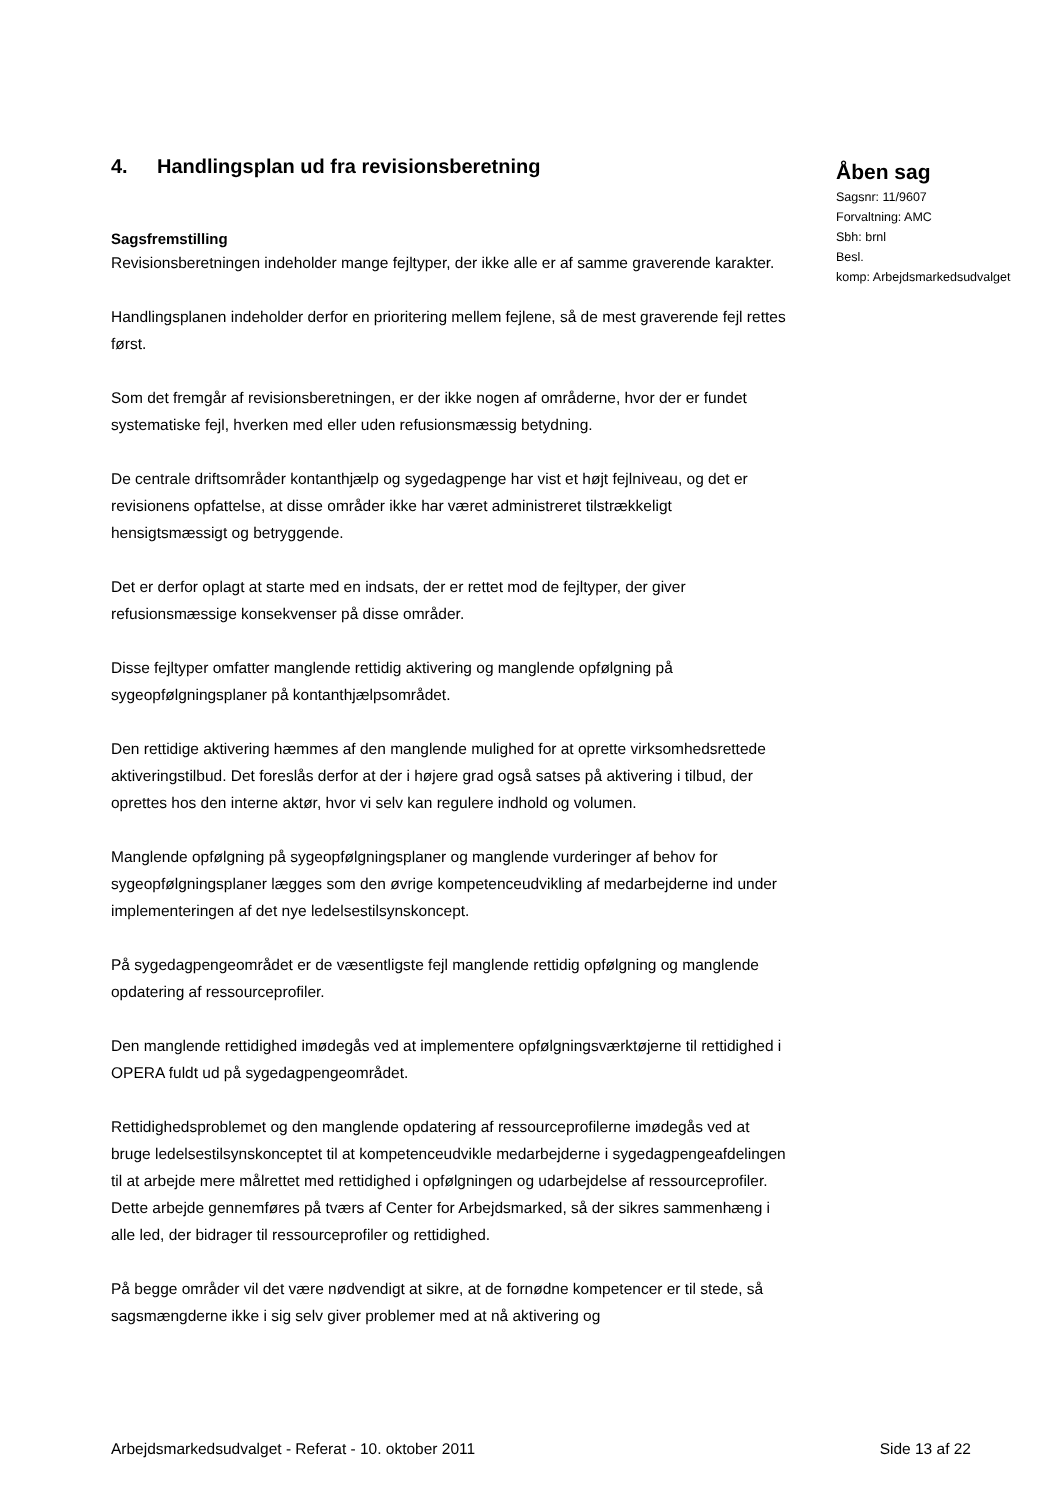4. Handlingsplan ud fra revisionsberetning
Sagsfremstilling
Revisionsberetningen indeholder mange fejltyper, der ikke alle er af samme graverende karakter.
Handlingsplanen indeholder derfor en prioritering mellem fejlene, så de mest graverende fejl rettes først.
Som det fremgår af revisionsberetningen, er der ikke nogen af områderne, hvor der er fundet systematiske fejl, hverken med eller uden refusionsmæssig betydning.
De centrale driftsområder kontanthjælp og sygedagpenge har vist et højt fejlniveau, og det er revisionens opfattelse, at disse områder ikke har været administreret tilstrækkeligt hensigtsmæssigt og betryggende.
Det er derfor oplagt at starte med en indsats, der er rettet mod de fejltyper, der giver refusionsmæssige konsekvenser på disse områder.
Disse fejltyper omfatter manglende rettidig aktivering og manglende opfølgning på sygeopfølgningsplaner på kontanthjælpsområdet.
Den rettidige aktivering hæmmes af den manglende mulighed for at oprette virksomhedsrettede aktiveringstilbud. Det foreslås derfor at der i højere grad også satses på aktivering i tilbud, der oprettes hos den interne aktør, hvor vi selv kan regulere indhold og volumen.
Manglende opfølgning på sygeopfølgningsplaner og manglende vurderinger af behov for sygeopfølgningsplaner lægges som den øvrige kompetenceudvikling af medarbejderne ind under implementeringen af det nye ledelsestilsynskoncept.
På sygedagpengeområdet er de væsentligste fejl manglende rettidig opfølgning og manglende opdatering af ressourceprofiler.
Den manglende rettidighed imødegås ved at implementere opfølgningsværktøjerne til rettidighed i OPERA fuldt ud på sygedagpengeområdet.
Rettidighedsproblemet og den manglende opdatering af ressourceprofilerne imødegås ved at bruge ledelsestilsynskonceptet til at kompetenceudvikle medarbejderne i sygedagpengeafdelingen til at arbejde mere målrettet med rettidighed i opfølgningen og udarbejdelse af ressourceprofiler. Dette arbejde gennemføres på tværs af Center for Arbejdsmarked, så der sikres sammenhæng i alle led, der bidrager til ressourceprofiler og rettidighed.
På begge områder vil det være nødvendigt at sikre, at de fornødne kompetencer er til stede, så sagsmængderne ikke i sig selv giver problemer med at nå aktivering og
Åben sag
Sagsnr: 11/9607
Forvaltning: AMC
Sbh: brnl
Besl.
komp: Arbejdsmarkedsudvalget
Arbejdsmarkedsudvalget - Referat - 10. oktober 2011 Side 13 af 22